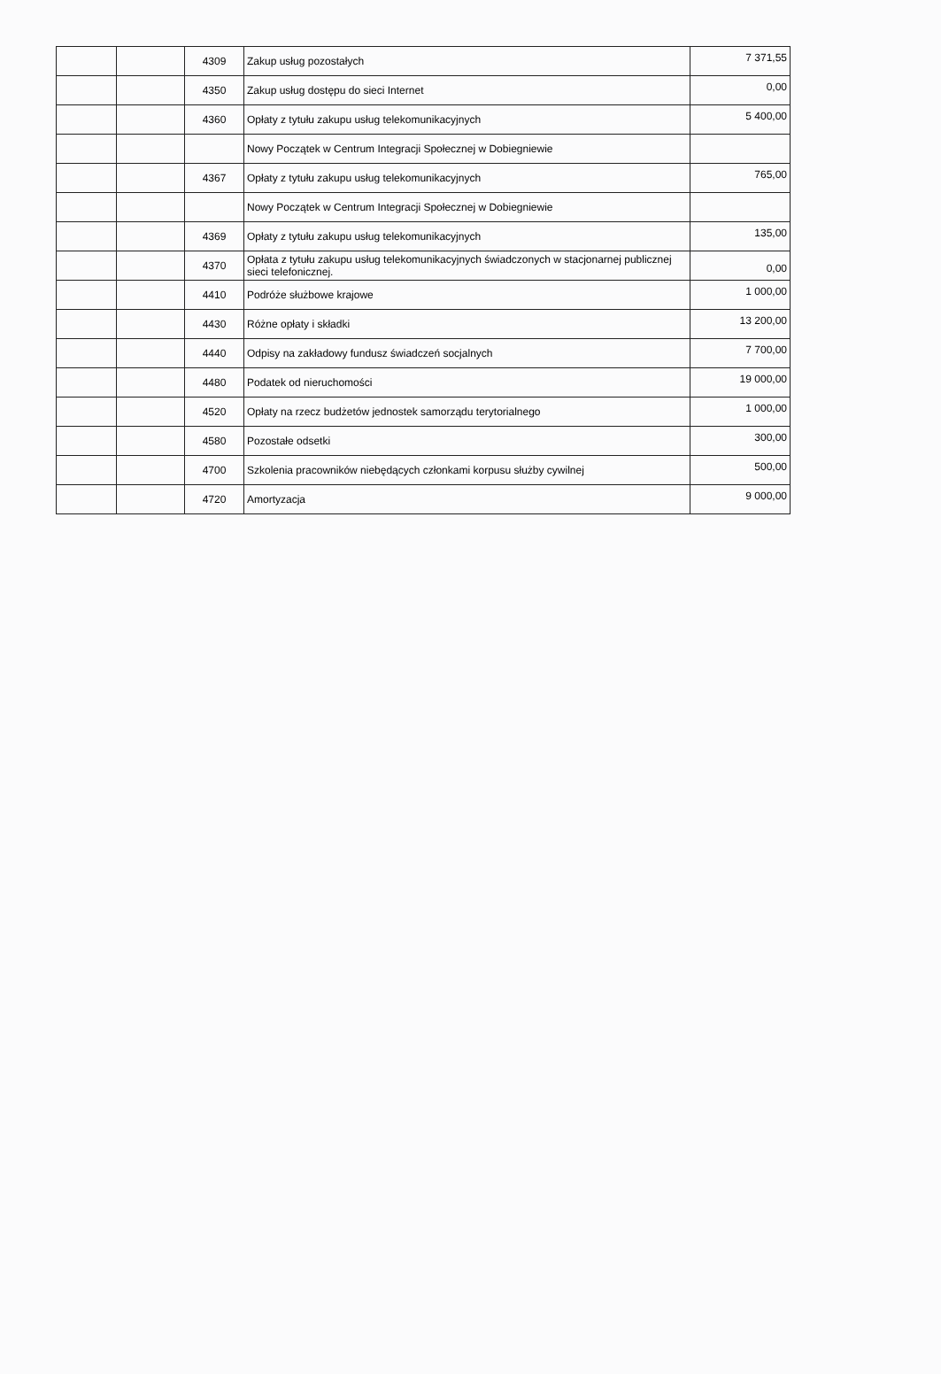| | | 4309 | Zakup usług pozostałych | 7 371,55 |
| | | 4350 | Zakup usług dostępu do sieci Internet | 0,00 |
| | | 4360 | Opłaty z tytułu zakupu usług telekomunikacyjnych | 5 400,00 |
| | | | Nowy Początek w Centrum Integracji Społecznej w Dobiegniewie | |
| | | 4367 | Opłaty z tytułu zakupu usług telekomunikacyjnych | 765,00 |
| | | | Nowy Początek w Centrum Integracji Społecznej w Dobiegniewie | |
| | | 4369 | Opłaty z tytułu zakupu usług telekomunikacyjnych | 135,00 |
| | | 4370 | Opłata z tytułu zakupu usług telekomunikacyjnych świadczonych w stacjonarnej publicznej sieci telefonicznej. | 0,00 |
| | | 4410 | Podróże służbowe krajowe | 1 000,00 |
| | | 4430 | Różne opłaty i składki | 13 200,00 |
| | | 4440 | Odpisy na zakładowy fundusz świadczeń socjalnych | 7 700,00 |
| | | 4480 | Podatek od nieruchomości | 19 000,00 |
| | | 4520 | Opłaty na rzecz budżetów jednostek samorządu terytorialnego | 1 000,00 |
| | | 4580 | Pozostałe odsetki | 300,00 |
| | | 4700 | Szkolenia pracowników niebędących członkami korpusu służby cywilnej | 500,00 |
| | | 4720 | Amortyzacja | 9 000,00 |